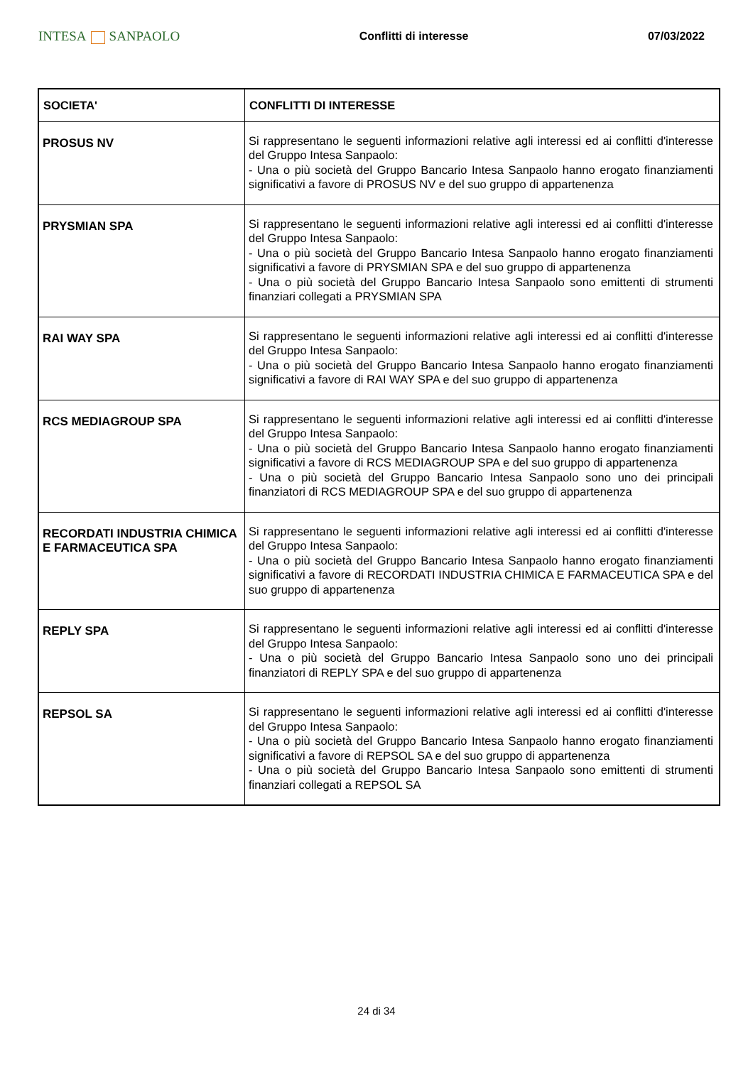INTESA SANPAOLO
Conflitti di interesse 07/03/2022
| SOCIETA' | CONFLITTI DI INTERESSE |
| --- | --- |
| PROSUS NV | Si rappresentano le seguenti informazioni relative agli interessi ed ai conflitti d'interesse del Gruppo Intesa Sanpaolo: - Una o più società del Gruppo Bancario Intesa Sanpaolo hanno erogato finanziamenti significativi a favore di PROSUS NV e del suo gruppo di appartenenza |
| PRYSMIAN SPA | Si rappresentano le seguenti informazioni relative agli interessi ed ai conflitti d'interesse del Gruppo Intesa Sanpaolo: - Una o più società del Gruppo Bancario Intesa Sanpaolo hanno erogato finanziamenti significativi a favore di PRYSMIAN SPA e del suo gruppo di appartenenza - Una o più società del Gruppo Bancario Intesa Sanpaolo sono emittenti di strumenti finanziari collegati a PRYSMIAN SPA |
| RAI WAY SPA | Si rappresentano le seguenti informazioni relative agli interessi ed ai conflitti d'interesse del Gruppo Intesa Sanpaolo: - Una o più società del Gruppo Bancario Intesa Sanpaolo hanno erogato finanziamenti significativi a favore di RAI WAY SPA e del suo gruppo di appartenenza |
| RCS MEDIAGROUP SPA | Si rappresentano le seguenti informazioni relative agli interessi ed ai conflitti d'interesse del Gruppo Intesa Sanpaolo: - Una o più società del Gruppo Bancario Intesa Sanpaolo hanno erogato finanziamenti significativi a favore di RCS MEDIAGROUP SPA e del suo gruppo di appartenenza - Una o più società del Gruppo Bancario Intesa Sanpaolo sono uno dei principali finanziatori di RCS MEDIAGROUP SPA e del suo gruppo di appartenenza |
| RECORDATI INDUSTRIA CHIMICA E FARMACEUTICA SPA | Si rappresentano le seguenti informazioni relative agli interessi ed ai conflitti d'interesse del Gruppo Intesa Sanpaolo: - Una o più società del Gruppo Bancario Intesa Sanpaolo hanno erogato finanziamenti significativi a favore di RECORDATI INDUSTRIA CHIMICA E FARMACEUTICA SPA e del suo gruppo di appartenenza |
| REPLY SPA | Si rappresentano le seguenti informazioni relative agli interessi ed ai conflitti d'interesse del Gruppo Intesa Sanpaolo: - Una o più società del Gruppo Bancario Intesa Sanpaolo sono uno dei principali finanziatori di REPLY SPA e del suo gruppo di appartenenza |
| REPSOL SA | Si rappresentano le seguenti informazioni relative agli interessi ed ai conflitti d'interesse del Gruppo Intesa Sanpaolo: - Una o più società del Gruppo Bancario Intesa Sanpaolo hanno erogato finanziamenti significativi a favore di REPSOL SA e del suo gruppo di appartenenza - Una o più società del Gruppo Bancario Intesa Sanpaolo sono emittenti di strumenti finanziari collegati a REPSOL SA |
24 di 34